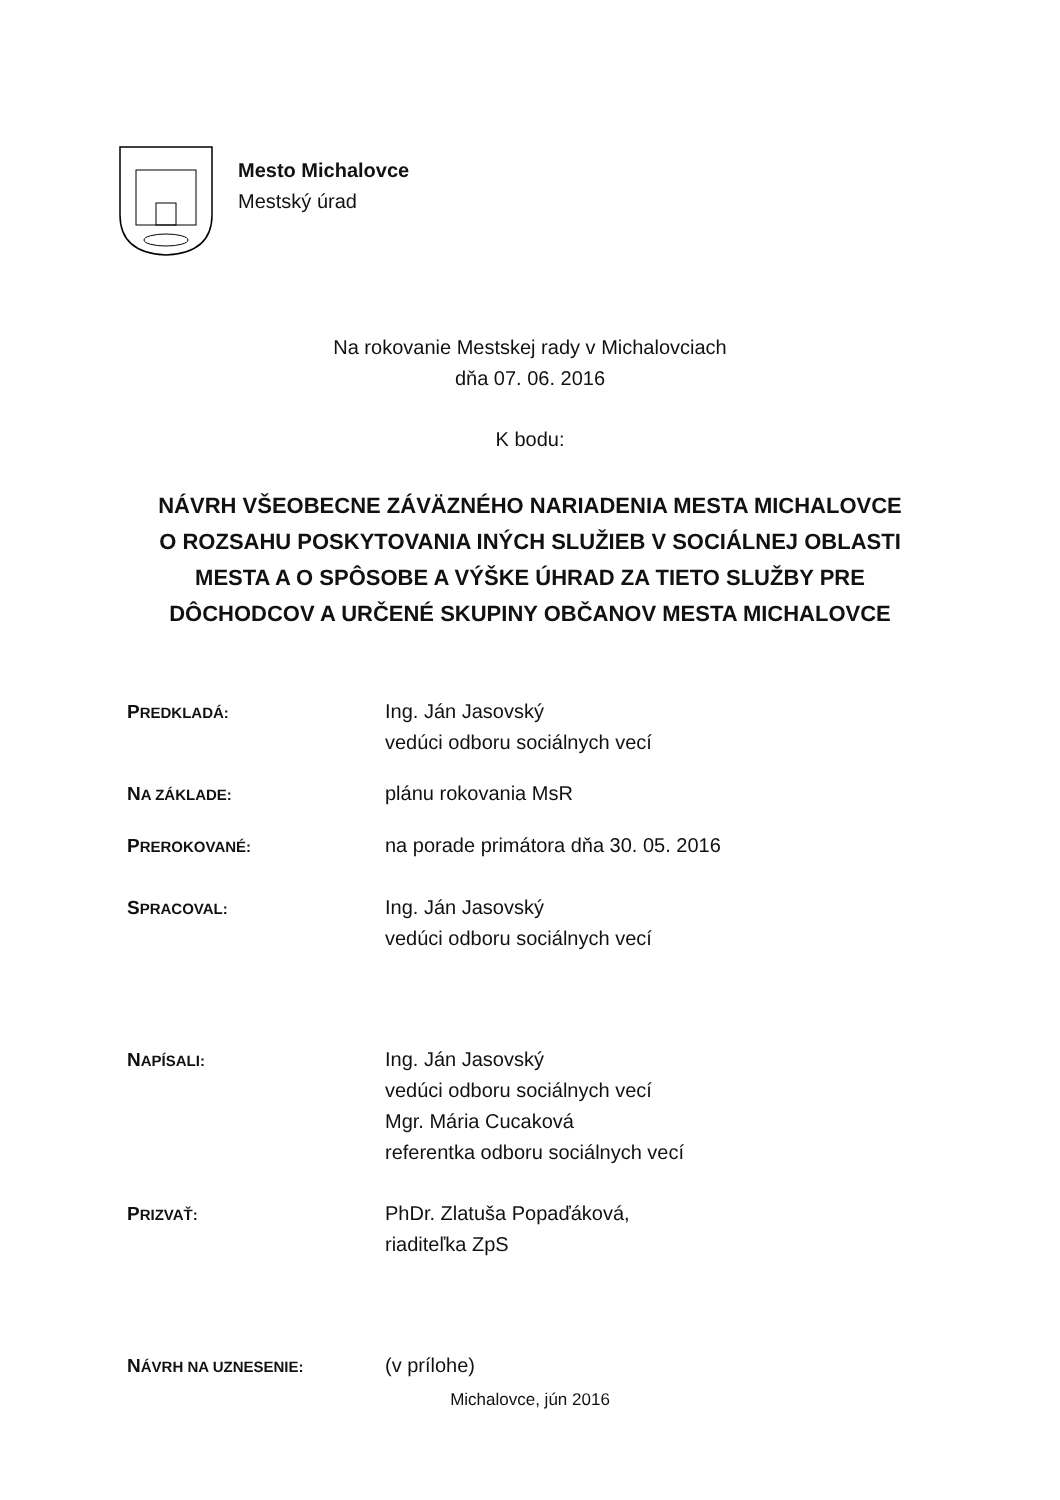Mesto Michalovce
Mestský úrad
Na rokovanie Mestskej rady v Michalovciach
dňa 07. 06. 2016
K bodu:
NÁVRH VŠEOBECNE ZÁVÄZNÉHO NARIADENIA MESTA MICHALOVCE
O ROZSAHU POSKYTOVANIA INÝCH SLUŽIEB V SOCIÁLNEJ OBLASTI
MESTA A O SPÔSOBE A VÝŠKE ÚHRAD ZA TIETO SLUŽBY PRE
DÔCHODCOV A URČENÉ SKUPINY OBČANOV MESTA MICHALOVCE
PREDKLADÁ:
Ing. Ján Jasovský
vedúci odboru sociálnych vecí
NA ZÁKLADE:
plánu rokovania MsR
PREROKOVANÉ:
na porade primátora dňa 30. 05. 2016
SPRACOVAL:
Ing. Ján Jasovský
vedúci odboru sociálnych vecí
NAPÍSALI:
Ing. Ján Jasovský
vedúci odboru sociálnych vecí
Mgr. Mária Cucaková
referentka odboru sociálnych vecí
PRIZVAŤ:
PhDr. Zlatuša Popaďáková,
riaditeľka ZpS
NÁVRH NA UZNESENIE:
(v prílohe)
Michalovce, jún 2016